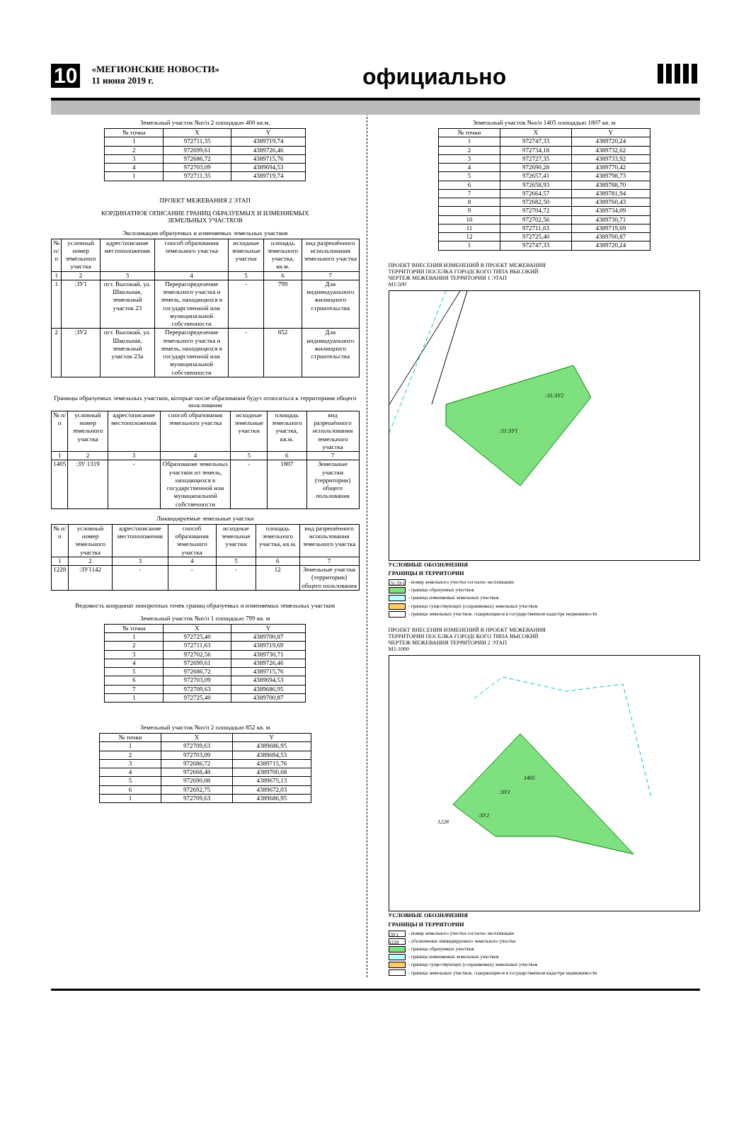10 «МЕГИОНСКИЕ НОВОСТИ»
11 июня 2019 г.
официально
Земельный участок №п/п 2 площадью 400 кв.м.
| № точки | X | Y |
| --- | --- | --- |
| 1 | 972711,35 | 4389719,74 |
| 2 | 972699,61 | 4389726,46 |
| 3 | 972686,72 | 4389715,76 |
| 4 | 972703,09 | 4389694,53 |
| 1 | 972711,35 | 4389719,74 |
ПРОЕКТ МЕЖЕВАНИЯ 2 ЭТАП
КОРДИНАТНОЕ ОПИСАНИЕ ГРАНИЦ ОБРАЗУЕМЫХ И ИЗМЕНЯЕМЫХ
ЗЕМЕЛЬНЫХ УЧАСТКОВ
Экспликация образуемых и изменяемых земельных участков
| № п/п | условный номер земельного участка | адрес/описание местоположения | способ образования земельного участка | исходные земельные участки | площадь земельного участка, кв.м. | вид разрешённого использования земельного участка |
| 1 | 2 | 3 | 4 | 5 | 6 | 7 |
| 1 | :ЗУ1 | пгт. Высокий, ул. Школьная, земельный участок 23 | Перераспределение земельного участка и земель, находящихся в государственной или муниципальной собственности | - | 799 | Для индивидуального жилищного строительства |
| 2 | :ЗУ2 | пгт. Высокий, ул. Школьная, земельный участок 23а | Перераспределение земельного участка и земель, находящихся в государственной или муниципальной собственности | - | 852 | Для индивидуального жилищного строительства |
Границы образуемых земельных участков, которые после образования будут относиться к территориям общего пользования
| № п/п | условный номер земельного участка | адрес/описание местоположения | способ образования земельного участка | исходные земельные участки | площадь земельного участка, кв.м. | вид разрешённого использования земельного участка |
| 1 | 2 | 3 | 4 | 5 | 6 | 7 |
| 1405 | :ЗУ 1319 | - | Образование земельных участков из земель, находящихся в государственной или муниципальной собственности | - | 1807 | Земельные участки (территории) общего пользования |
Ликвидируемые земельные участки
| № п/п | условный номер земельного участка | адрес/описание местоположения | способ образования земельного участка | исходные земельные участки | площадь земельного участка, кв.м. | вид разрешённого использования земельного участка |
| 1 | 2 | 3 | 4 | 5 | 6 | 7 |
| 1228 | :ЗУ1142 | - | - | - | 12 | Земельные участки (территории) общего пользования |
Ведомость координат поворотных точек границ образуемых и изменяемых земельных участков
Земельный участок №п/п 1 площадью 799 кв. м
| № точки | X | Y |
| --- | --- | --- |
| 1 | 972725,40 | 4389700,87 |
| 2 | 972711,63 | 4389719,69 |
| 3 | 972702,56 | 4389730,71 |
| 4 | 972699,61 | 4389726,46 |
| 5 | 972686,72 | 4389715,76 |
| 6 | 972703,09 | 4389694,53 |
| 7 | 972709,63 | 4389686,95 |
| 1 | 972725,40 | 4389700,87 |
Земельный участок №п/п 2 площадью 852 кв. м
| № точки | X | Y |
| --- | --- | --- |
| 1 | 972709,63 | 4389686,95 |
| 2 | 972703,09 | 4389694,53 |
| 3 | 972686,72 | 4389715,76 |
| 4 | 972668,48 | 4389700,68 |
| 5 | 972690,08 | 4389675,13 |
| 6 | 972692,75 | 4389672,03 |
| 1 | 972709,63 | 4389686,95 |
Земельный участок №п/п 1405 площадью 1807 кв. м
| № точки | X | Y |
| --- | --- | --- |
| 1 | 972747,33 | 4389720,24 |
| 2 | 972734,18 | 4389732,62 |
| 3 | 972727,35 | 4389733,92 |
| 4 | 972690,28 | 4389770,42 |
| 5 | 972657,41 | 4389798,73 |
| 6 | 972658,93 | 4389788,70 |
| 7 | 972664,57 | 4389781,94 |
| 8 | 972682,50 | 4389760,43 |
| 9 | 972704,72 | 4389734,09 |
| 10 | 972702,56 | 4389730,71 |
| 11 | 972711,63 | 4389719,69 |
| 12 | 972725,40 | 4389700,87 |
| 1 | 972747,33 | 4389720,24 |
ПРОЕКТ ВНЕСЕНИЯ ИЗМЕНЕНИЙ В ПРОЕКТ МЕЖЕВАНИЯ
ТЕРРИТОРИИ ПОСЕЛКА ГОРОДСКОГО ТИПА ВЫСОКИЙ
ЧЕРТЕЖ МЕЖЕВАНИЯ ТЕРРИТОРИИ 1 ЭТАП
М1:500
:31:ЗУ2
:31:ЗУ1
УСЛОВНЫЕ ОБОЗНАЧЕНИЯ
ГРАНИЦЫ И ТЕРРИТОРИИ
:31:ЗУ1 - номер земельного участка согласно экспликации
- граница образуемых участков
- граница изменяемых земельных участков
- граница существующих (сохраняемых) земельных участков
- граница земельных участков, содержащиеся в государственном кадастре недвижимости
ПРОЕКТ ВНЕСЕНИЯ ИЗМЕНЕНИЙ В ПРОЕКТ МЕЖЕВАНИЯ
ТЕРРИТОРИИ ПОСЕЛКА ГОРОДСКОГО ТИПА ВЫСОКИЙ
ЧЕРТЕЖ МЕЖЕВАНИЯ ТЕРРИТОРИИ 2 ЭТАП
М1:1000
1405
:ЗУ1
:ЗУ2
1228
УСЛОВНЫЕ ОБОЗНАЧЕНИЯ
ГРАНИЦЫ И ТЕРРИТОРИИ
:ЗУ1 - номер земельного участка согласно экспликации
1228 - обозначение ликвидируемого земельного участка
- граница образуемых участков
- граница изменяемых земельных участков
- граница существующих (сохраняемых) земельных участков
- граница земельных участков, содержащиеся в государственном кадастре недвижимости